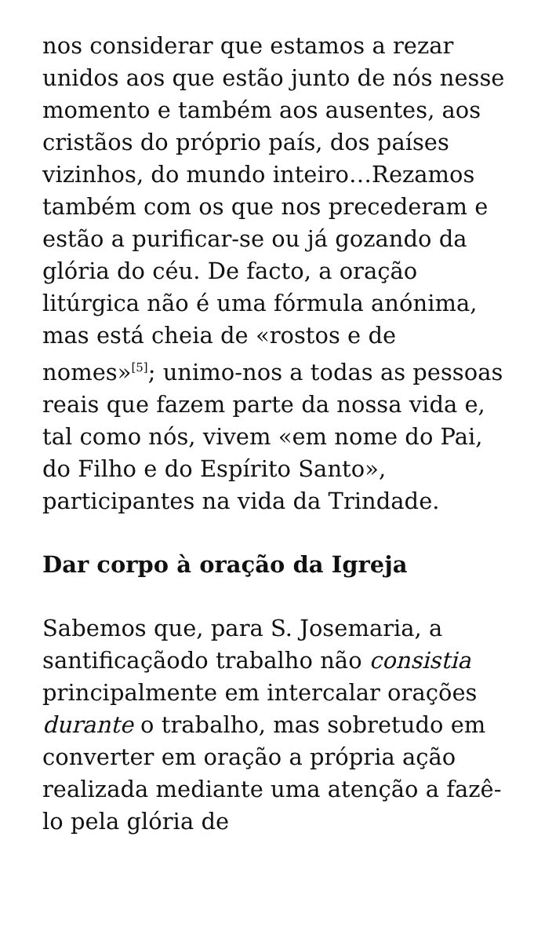nos considerar que estamos a rezar unidos aos que estão junto de nós nesse momento e também aos ausentes, aos cristãos do próprio país, dos países vizinhos, do mundo inteiro…Rezamos também com os que nos precederam e estão a purificar-se ou já gozando da glória do céu. De facto, a oração litúrgica não é uma fórmula anónima, mas está cheia de «rostos e de nomes»<sup>[5]</sup>; unimo-nos a todas as pessoas reais que fazem parte da nossa vida e, tal como nós, vivem «em nome do Pai, do Filho e do Espírito Santo», participantes na vida da Trindade.
Dar corpo à oração da Igreja
Sabemos que, para S. Josemaria, a santificaçãodo trabalho não consistia principalmente em intercalar orações durante o trabalho, mas sobretudo em converter em oração a própria ação realizada mediante uma atenção a fazê-lo pela glória de